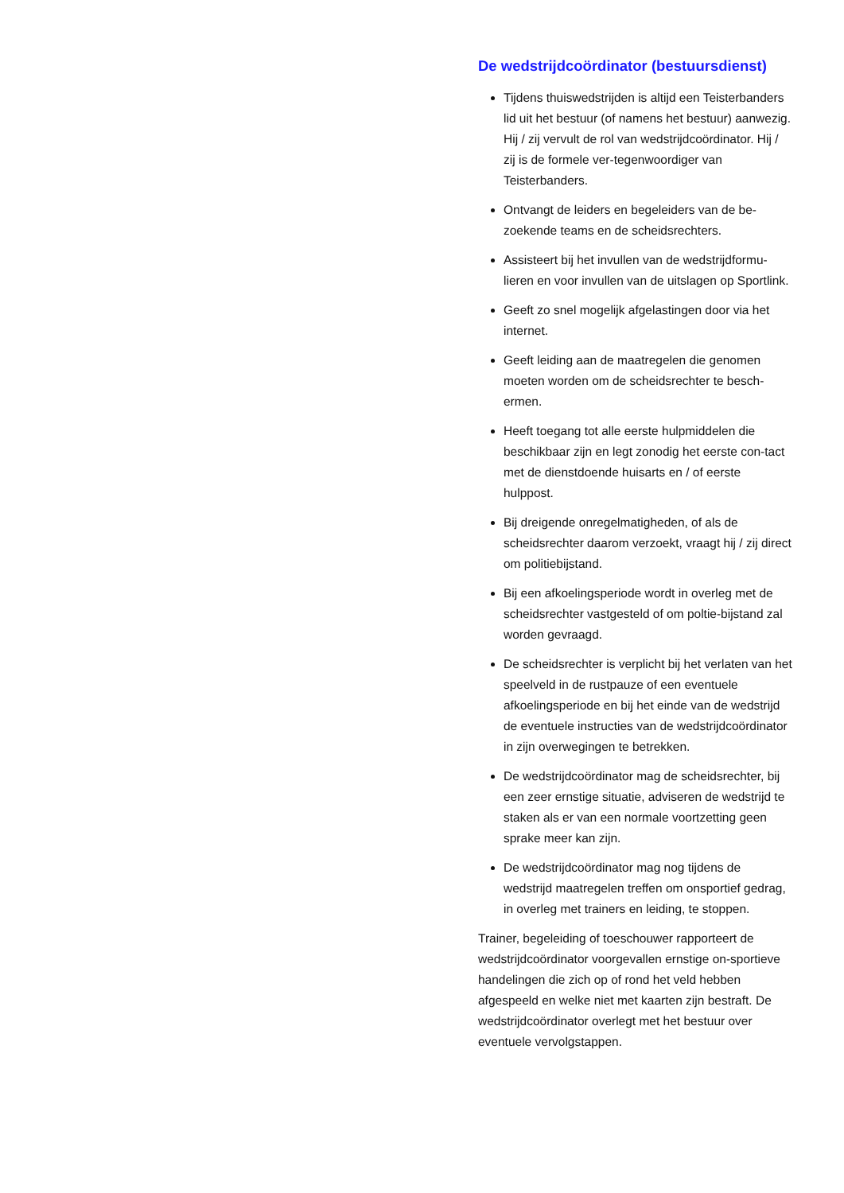De wedstrijdcoördinator (bestuursdienst)
Tijdens thuiswedstrijden is altijd een Teisterbanders lid uit het bestuur (of namens het bestuur) aanwezig. Hij / zij vervult de rol van wedstrijdcoördinator. Hij / zij is de formele ver-tegenwoordiger van Teisterbanders.
Ontvangt de leiders en begeleiders van de be-zoekende teams en de scheidsrechters.
Assisteert bij het invullen van de wedstrijdformu-lieren en voor invullen van de uitslagen op Sportlink.
Geeft zo snel mogelijk afgelastingen door via het internet.
Geeft leiding aan de maatregelen die genomen moeten worden om de scheidsrechter te besch-ermen.
Heeft toegang tot alle eerste hulpmiddelen die beschikbaar zijn en legt zonodig het eerste con-tact met de dienstdoende huisarts en / of eerste hulppost.
Bij dreigende onregelmatigheden, of als de scheidsrechter daarom verzoekt, vraagt hij / zij direct om politiebijstand.
Bij een afkoelingsperiode wordt in overleg met de scheidsrechter vastgesteld of om poltie-bijstand zal worden gevraagd.
De scheidsrechter is verplicht bij het verlaten van het speelveld in de rustpauze of een eventuele afkoelingsperiode en bij het einde van de wedstrijd de eventuele instructies van de wedstrijdcoördinator in zijn overwegingen te betrekken.
De wedstrijdcoördinator mag de scheidsrechter, bij een zeer ernstige situatie, adviseren de wedstrijd te staken als er van een normale voortzetting geen sprake meer kan zijn.
De wedstrijdcoördinator mag nog tijdens de wedstrijd maatregelen treffen om onsportief gedrag, in overleg met trainers en leiding, te stoppen.
Trainer, begeleiding of toeschouwer rapporteert de wedstrijdcoördinator voorgevallen ernstige on-sportieve handelingen die zich op of rond het veld hebben afgespeeld en welke niet met kaarten zijn bestraft. De wedstrijdcoördinator overlegt met het bestuur over eventuele vervolgstappen.